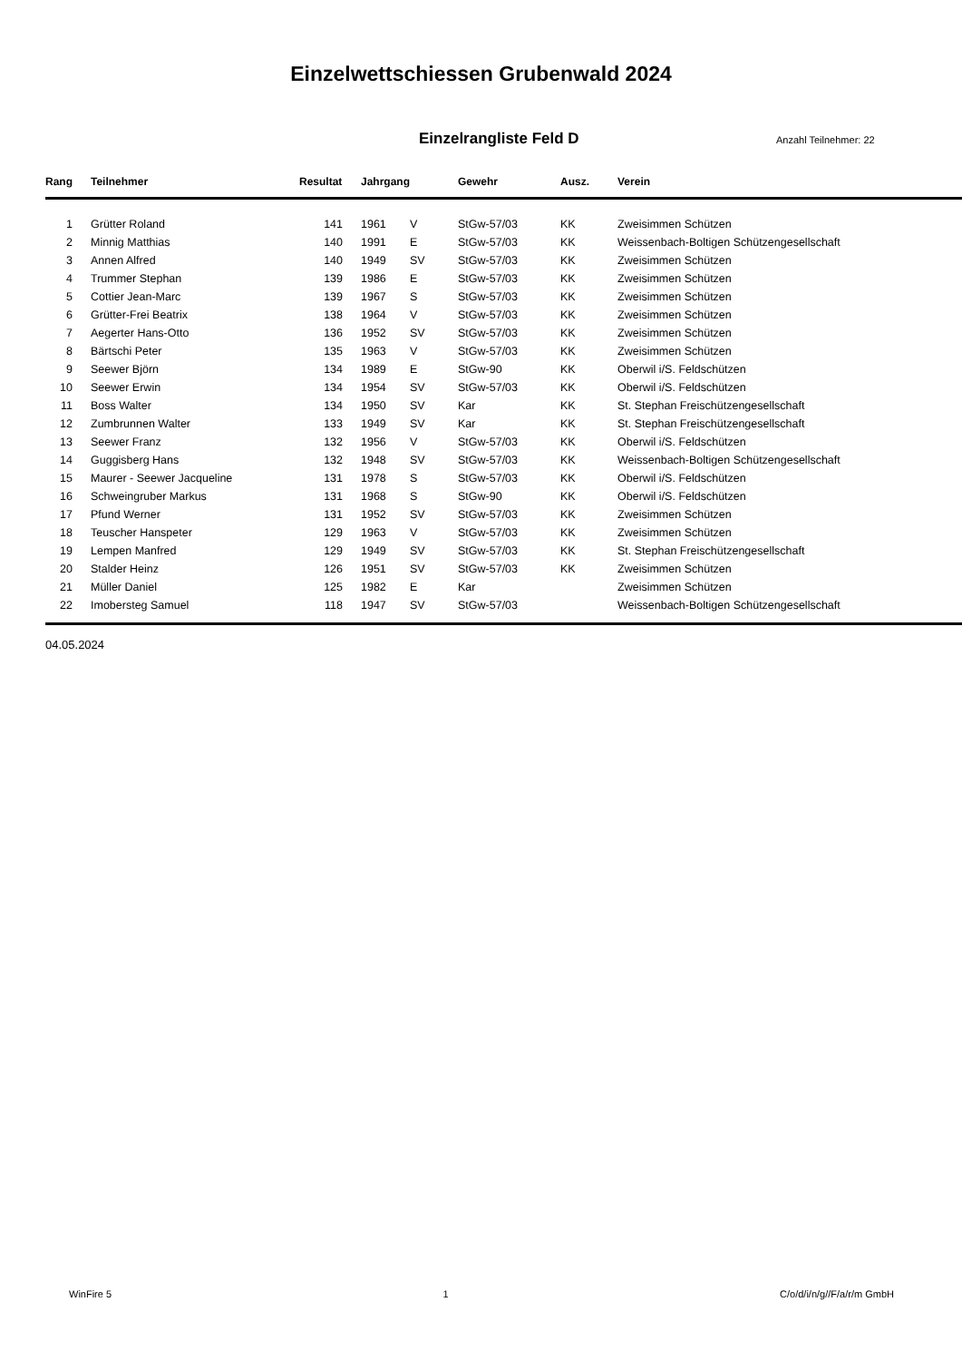Einzelwettschiessen Grubenwald 2024
Einzelrangliste Feld D
Anzahl Teilnehmer: 22
| Rang | Teilnehmer | Resultat | Jahrgang | | Gewehr | Ausz. | Verein |
| --- | --- | --- | --- | --- | --- | --- | --- |
| 1 | Grütter Roland | 141 | 1961 | V | StGw-57/03 | KK | Zweisimmen Schützen |
| 2 | Minnig Matthias | 140 | 1991 | E | StGw-57/03 | KK | Weissenbach-Boltigen Schützengesellschaft |
| 3 | Annen Alfred | 140 | 1949 | SV | StGw-57/03 | KK | Zweisimmen Schützen |
| 4 | Trummer Stephan | 139 | 1986 | E | StGw-57/03 | KK | Zweisimmen Schützen |
| 5 | Cottier Jean-Marc | 139 | 1967 | S | StGw-57/03 | KK | Zweisimmen Schützen |
| 6 | Grütter-Frei Beatrix | 138 | 1964 | V | StGw-57/03 | KK | Zweisimmen Schützen |
| 7 | Aegerter Hans-Otto | 136 | 1952 | SV | StGw-57/03 | KK | Zweisimmen Schützen |
| 8 | Bärtschi Peter | 135 | 1963 | V | StGw-57/03 | KK | Zweisimmen Schützen |
| 9 | Seewer Björn | 134 | 1989 | E | StGw-90 | KK | Oberwil i/S. Feldschützen |
| 10 | Seewer Erwin | 134 | 1954 | SV | StGw-57/03 | KK | Oberwil i/S. Feldschützen |
| 11 | Boss Walter | 134 | 1950 | SV | Kar | KK | St. Stephan Freischützengesellschaft |
| 12 | Zumbrunnen Walter | 133 | 1949 | SV | Kar | KK | St. Stephan Freischützengesellschaft |
| 13 | Seewer Franz | 132 | 1956 | V | StGw-57/03 | KK | Oberwil i/S. Feldschützen |
| 14 | Guggisberg Hans | 132 | 1948 | SV | StGw-57/03 | KK | Weissenbach-Boltigen Schützengesellschaft |
| 15 | Maurer - Seewer Jacqueline | 131 | 1978 | S | StGw-57/03 | KK | Oberwil i/S. Feldschützen |
| 16 | Schweingruber Markus | 131 | 1968 | S | StGw-90 | KK | Oberwil i/S. Feldschützen |
| 17 | Pfund Werner | 131 | 1952 | SV | StGw-57/03 | KK | Zweisimmen Schützen |
| 18 | Teuscher Hanspeter | 129 | 1963 | V | StGw-57/03 | KK | Zweisimmen Schützen |
| 19 | Lempen Manfred | 129 | 1949 | SV | StGw-57/03 | KK | St. Stephan Freischützengesellschaft |
| 20 | Stalder Heinz | 126 | 1951 | SV | StGw-57/03 | KK | Zweisimmen Schützen |
| 21 | Müller Daniel | 125 | 1982 | E | Kar | | Zweisimmen Schützen |
| 22 | Imobersteg Samuel | 118 | 1947 | SV | StGw-57/03 | | Weissenbach-Boltigen Schützengesellschaft |
04.05.2024
WinFire 5 1 C/o/d/i/n/g//F/a/r/m GmbH